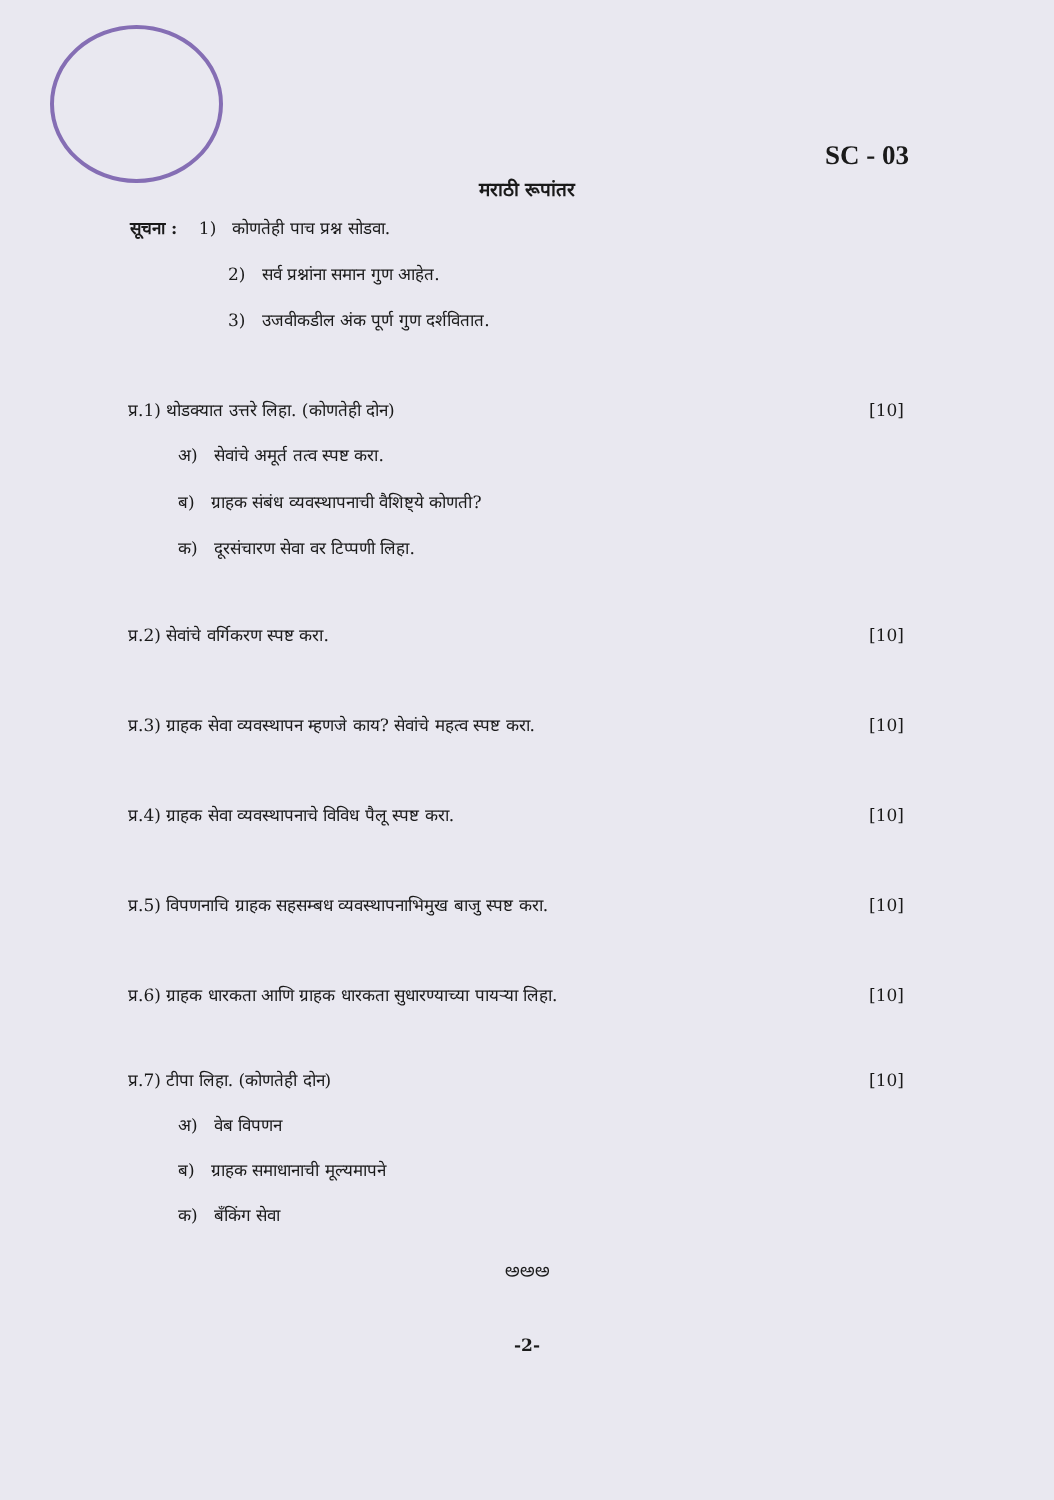SC - 03
मराठी रूपांतर
सूचना : 1) कोणतेही पाच प्रश्न सोडवा.
2) सर्व प्रश्नांना समान गुण आहेत.
3) उजवीकडील अंक पूर्ण गुण दर्शवितात.
प्र.1) थोडक्यात उत्तरे लिहा. (कोणतेही दोन) [10]
अ) सेवांचे अमूर्त तत्व स्पष्ट करा.
ब) ग्राहक संबंध व्यवस्थापनाची वैशिष्ट्ये कोणती?
क) दूरसंचारण सेवा वर टिप्पणी लिहा.
प्र.2) सेवांचे वर्गिकरण स्पष्ट करा. [10]
प्र.3) ग्राहक सेवा व्यवस्थापन म्हणजे काय? सेवांचे महत्व स्पष्ट करा. [10]
प्र.4) ग्राहक सेवा व्यवस्थापनाचे विविध पैलू स्पष्ट करा. [10]
प्र.5) विपणनाचि ग्राहक सहसम्बध व्यवस्थापनाभिमुख बाजु स्पष्ट करा. [10]
प्र.6) ग्राहक धारकता आणि ग्राहक धारकता सुधारण्याच्या पायऱ्या लिहा. [10]
प्र.7) टीपा लिहा. (कोणतेही दोन) [10]
अ) वेब विपणन
ब) ग्राहक समाधानाची मूल्यमापने
क) बँकिंग सेवा
ಅಅಅ
-2-